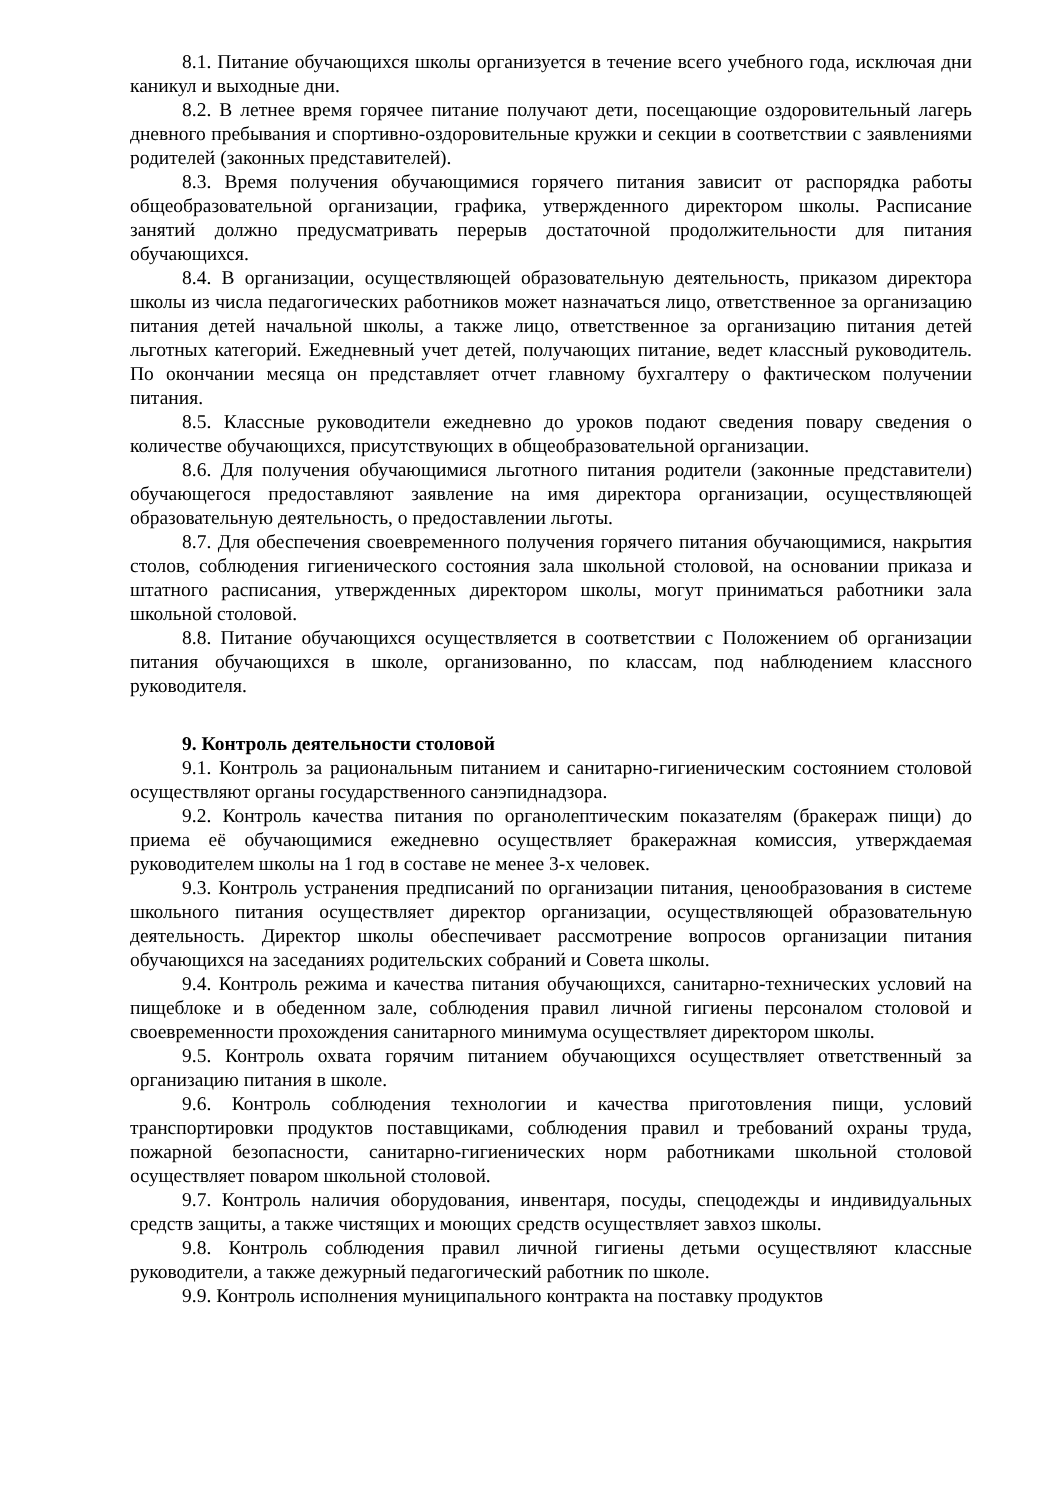8.1. Питание обучающихся школы организуется в течение всего учебного года, исключая дни каникул и выходные дни.
8.2. В летнее время горячее питание получают дети, посещающие оздоровительный лагерь дневного пребывания и спортивно-оздоровительные кружки и секции в соответствии с заявлениями родителей (законных представителей).
8.3. Время получения обучающимися горячего питания зависит от распорядка работы общеобразовательной организации, графика, утвержденного директором школы. Расписание занятий должно предусматривать перерыв достаточной продолжительности для питания обучающихся.
8.4. В организации, осуществляющей образовательную деятельность, приказом директора школы из числа педагогических работников может назначаться лицо, ответственное за организацию питания детей начальной школы, а также лицо, ответственное за организацию питания детей льготных категорий. Ежедневный учет детей, получающих питание, ведет классный руководитель. По окончании месяца он представляет отчет главному бухгалтеру о фактическом получении питания.
8.5. Классные руководители ежедневно до уроков подают сведения повару сведения о количестве обучающихся, присутствующих в общеобразовательной организации.
8.6. Для получения обучающимися льготного питания родители (законные представители) обучающегося предоставляют заявление на имя директора организации, осуществляющей образовательную деятельность, о предоставлении льготы.
8.7. Для обеспечения своевременного получения горячего питания обучающимися, накрытия столов, соблюдения гигиенического состояния зала школьной столовой, на основании приказа и штатного расписания, утвержденных директором школы, могут приниматься работники зала школьной столовой.
8.8. Питание обучающихся осуществляется в соответствии с Положением об организации питания обучающихся в школе, организованно, по классам, под наблюдением классного руководителя.
9. Контроль деятельности столовой
9.1. Контроль за рациональным питанием и санитарно-гигиеническим состоянием столовой осуществляют органы государственного санэпиднадзора.
9.2. Контроль качества питания по органолептическим показателям (бракераж пищи) до приема её обучающимися ежедневно осуществляет бракеражная комиссия, утверждаемая руководителем школы на 1 год в составе не менее 3-х человек.
9.3. Контроль устранения предписаний по организации питания, ценообразования в системе школьного питания осуществляет директор организации, осуществляющей образовательную деятельность. Директор школы обеспечивает рассмотрение вопросов организации питания обучающихся на заседаниях родительских собраний и Совета школы.
9.4. Контроль режима и качества питания обучающихся, санитарно-технических условий на пищеблоке и в обеденном зале, соблюдения правил личной гигиены персоналом столовой и своевременности прохождения санитарного минимума осуществляет директором школы.
9.5. Контроль охвата горячим питанием обучающихся осуществляет ответственный за организацию питания в школе.
9.6. Контроль соблюдения технологии и качества приготовления пищи, условий транспортировки продуктов поставщиками, соблюдения правил и требований охраны труда, пожарной безопасности, санитарно-гигиенических норм работниками школьной столовой осуществляет поваром школьной столовой.
9.7. Контроль наличия оборудования, инвентаря, посуды, спецодежды и индивидуальных средств защиты, а также чистящих и моющих средств осуществляет завхоз школы.
9.8. Контроль соблюдения правил личной гигиены детьми осуществляют классные руководители, а также дежурный педагогический работник по школе.
9.9. Контроль исполнения муниципального контракта на поставку продуктов